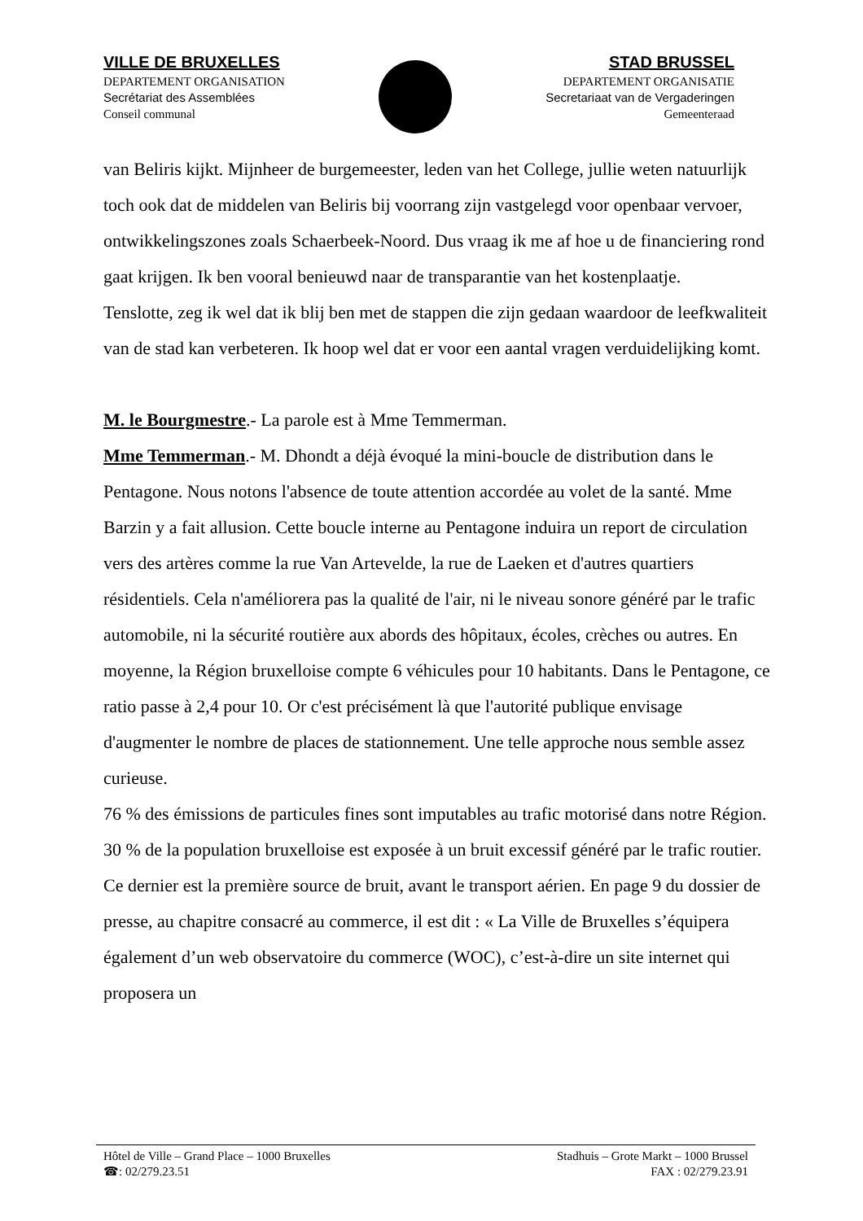VILLE DE BRUXELLES
DEPARTEMENT ORGANISATION
Secrétariat des Assemblées
Conseil communal
STAD BRUSSEL
DEPARTEMENT ORGANISATIE
Secretariaat van de Vergaderingen
Gemeenteraad
van Beliris kijkt. Mijnheer de burgemeester, leden van het College, jullie weten natuurlijk toch ook dat de middelen van Beliris bij voorrang zijn vastgelegd voor openbaar vervoer, ontwikkelingszones zoals Schaerbeek-Noord. Dus vraag ik me af hoe u de financiering rond gaat krijgen. Ik ben vooral benieuwd naar de transparantie van het kostenplaatje.
Tenslotte, zeg ik wel dat ik blij ben met de stappen die zijn gedaan waardoor de leefkwaliteit van de stad kan verbeteren. Ik hoop wel dat er voor een aantal vragen verduidelijking komt.
M. le Bourgmestre.- La parole est à Mme Temmerman.
Mme Temmerman.- M. Dhondt a déjà évoqué la mini-boucle de distribution dans le Pentagone. Nous notons l'absence de toute attention accordée au volet de la santé. Mme Barzin y a fait allusion. Cette boucle interne au Pentagone induira un report de circulation vers des artères comme la rue Van Artevelde, la rue de Laeken et d'autres quartiers résidentiels. Cela n'améliorera pas la qualité de l'air, ni le niveau sonore généré par le trafic automobile, ni la sécurité routière aux abords des hôpitaux, écoles, crèches ou autres. En moyenne, la Région bruxelloise compte 6 véhicules pour 10 habitants. Dans le Pentagone, ce ratio passe à 2,4 pour 10. Or c'est précisément là que l'autorité publique envisage d'augmenter le nombre de places de stationnement. Une telle approche nous semble assez curieuse.
76 % des émissions de particules fines sont imputables au trafic motorisé dans notre Région. 30 % de la population bruxelloise est exposée à un bruit excessif généré par le trafic routier. Ce dernier est la première source de bruit, avant le transport aérien. En page 9 du dossier de presse, au chapitre consacré au commerce, il est dit : « La Ville de Bruxelles s’équipera également d’un web observatoire du commerce (WOC), c’est-à-dire un site internet qui proposera un
Hôtel de Ville – Grand Place – 1000 Bruxelles
☎: 02/279.23.51
Stadhuis – Grote Markt – 1000 Brussel
FAX : 02/279.23.91